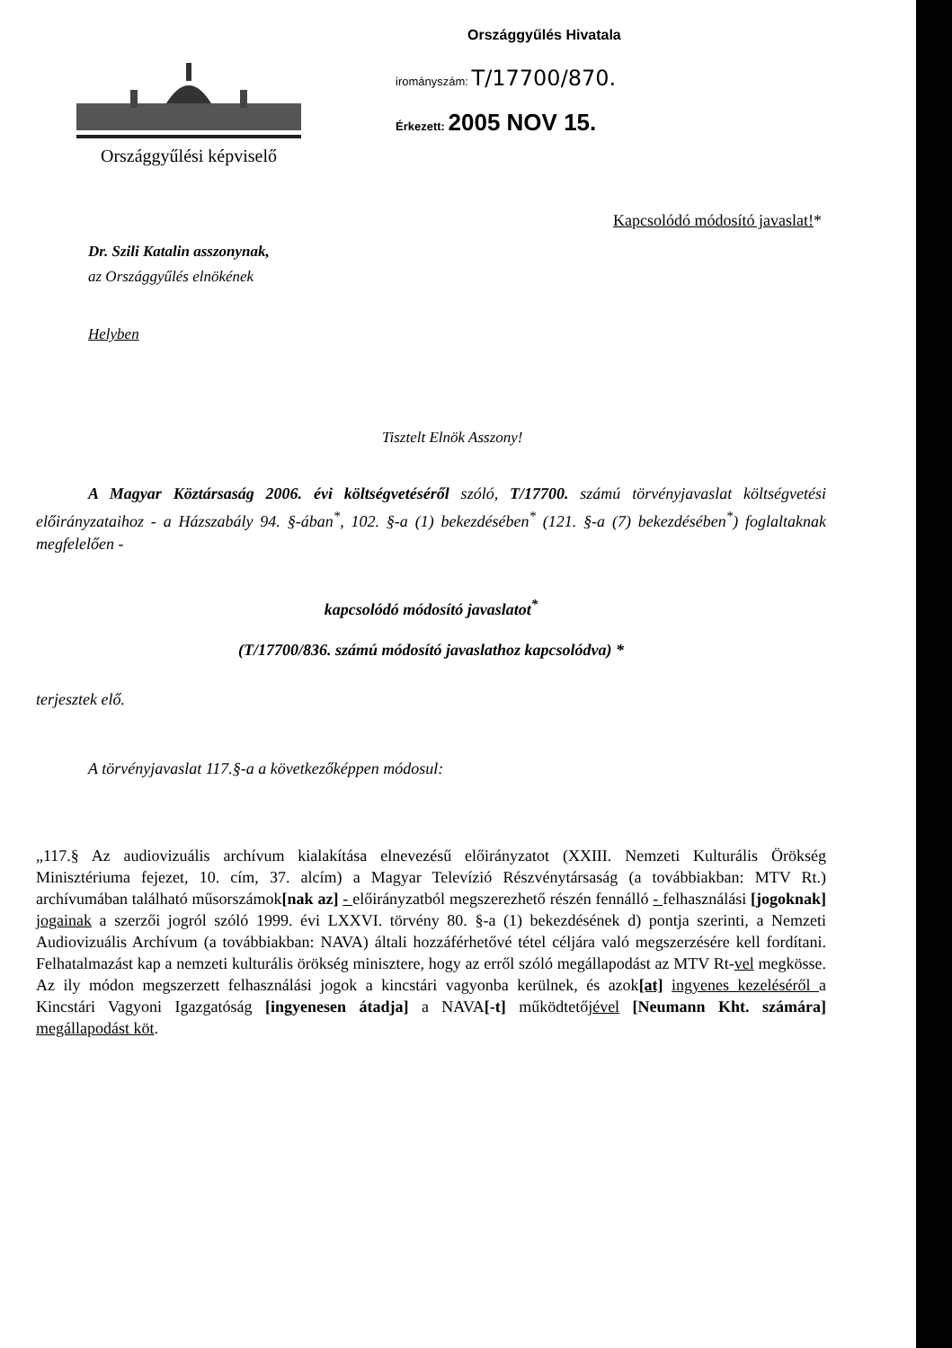Országgyűlési képviselő
Országgyűlés Hivatala
irományszám: T/17700/870.
Érkezett: 2005 NOV 15.
Kapcsolódó módosító javaslat!*
Dr. Szili Katalin asszonynak,
az Országgyűlés elnökének
Helyben
Tisztelt Elnök Asszony!
A Magyar Köztársaság 2006. évi költségvetéséről szóló, T/17700. számú törvényjavaslat költségvetési előirányzataihoz - a Házszabály 94. §-ában<sup>*</sup>, 102. §-a (1) bekezdésében<sup>*</sup> (121. §-a (7) bekezdésében<sup>*</sup>) foglaltaknak megfelelően -
kapcsolódó módosító javaslatot<sup>*</sup>
(T/17700/836. számú módosító javaslathoz kapcsolódva) *
terjesztek elő.
A törvényjavaslat 117.§-a a következőképpen módosul:
„117.§ Az audiovizuális archívum kialakítása elnevezésű előirányzatot (XXIII. Nemzeti Kulturális Örökség Minisztériuma fejezet, 10. cím, 37. alcím) a Magyar Televízió Részvénytársaság (a továbbiakban: MTV Rt.) archívumában található műsorszámok[nak az] - előirányzatból megszerezhető részén fennálló - felhasználási [jogoknak] jogainak a szerzői jogról szóló 1999. évi LXXVI. törvény 80. §-a (1) bekezdésének d) pontja szerinti, a Nemzeti Audiovizuális Archívum (a továbbiakban: NAVA) általi hozzáférhetővé tétel céljára való megszerzésére kell fordítani. Felhatalmazást kap a nemzeti kulturális örökség minisztere, hogy az erről szóló megállapodást az MTV Rt-vel megkösse. Az ily módon megszerzett felhasználási jogok a kincstári vagyonba kerülnek, és azok[at] ingyenes kezeléséről a Kincstári Vagyoni Igazgatóság [ingyenesen átadja] a NAVA[-t] működtetőjével [Neumann Kht. számára] megállapodást köt.